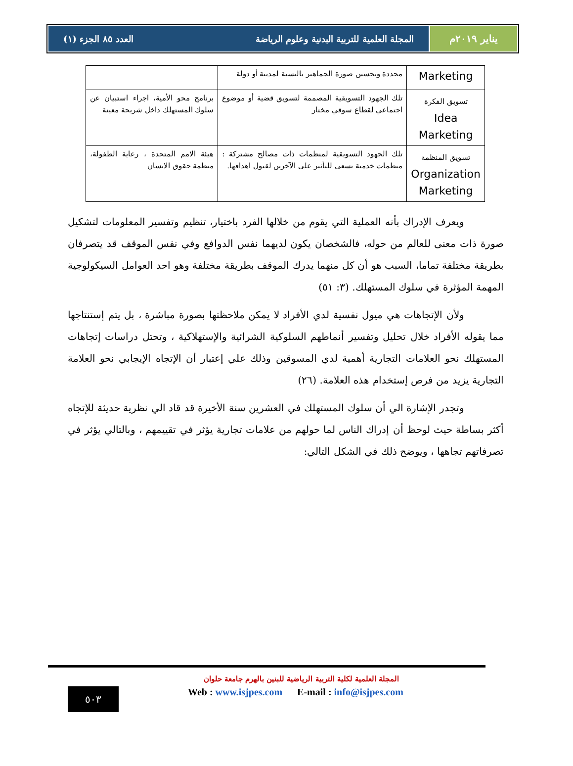يناير ٢٠١٩م المجلة العلمية للتربية البدنية وعلوم الرياضة العدد ٨٥ الجزء (١)
| Marketing | محددة وتحسين صورة الجماهير بالنسبة لمدينة أو دولة | |
| تسويق الفكرة Idea Marketing | تلك الجهود التسويقية المصممة لتسويق قضية أو موضوع اجتماعي لقطاع سوقي مختار | برنامج محو الأمية، اجراء استبيان عن سلوك المستهلك داخل شريحة معينة |
| تسويق المنظمة Organization Marketing | تلك الجهود التسويقية لمنظمات ذات مصالح مشتركة : منظمات خدمية تسعى للتأثير على الآخرين لقبول اهدافها. | هيئة الامم المتحدة ، رعاية الطفولة، منظمة حقوق الانسان |
ويعرف الإدراك بأنه العملية التي يقوم من خلالها الفرد باختيار، تنظيم وتفسير المعلومات لتشكيل صورة ذات معنى للعالم من حوله، فالشخصان يكون لديهما نفس الدوافع وفي نفس الموقف قد يتصرفان بطريقة مختلفة تماما، السبب هو أن كل منهما يدرك الموقف بطريقة مختلفة وهو احد العوامل السيكولوجية المهمة المؤثرة في سلوك المستهلك. (٣: ٥١)
ولأن الإتجاهات هي ميول نفسية لدي الأفراد لا يمكن ملاحظتها بصورة مباشرة ، بل يتم إستنتاجها مما يقوله الأفراد خلال تحليل وتفسير أنماطهم السلوكية الشرائية والإستهلاكية ، وتحتل دراسات إتجاهات المستهلك نحو العلامات التجارية أهمية لدي المسوقين وذلك علي إعتبار أن الإتجاه الإيجابي نحو العلامة التجارية يزيد من فرص إستخدام هذه العلامة. (٢٦)
وتجدر الإشارة الي أن سلوك المستهلك في العشرين سنة الأخيرة قد قاد الي نظرية حديثة للإتجاه أكثر بساطة حيث لوحظ أن إدراك الناس لما حولهم من علامات تجارية يؤثر في تقييمهم ، وبالتالي يؤثر في تصرفاتهم تجاهها ، ويوضح ذلك في الشكل التالي:
المجلة العلمية لكلية التربية الرياضية للبنين بالهرم جامعة حلوان
٥٠٣
Web : www.isjpes.com E-mail : info@isjpes.com